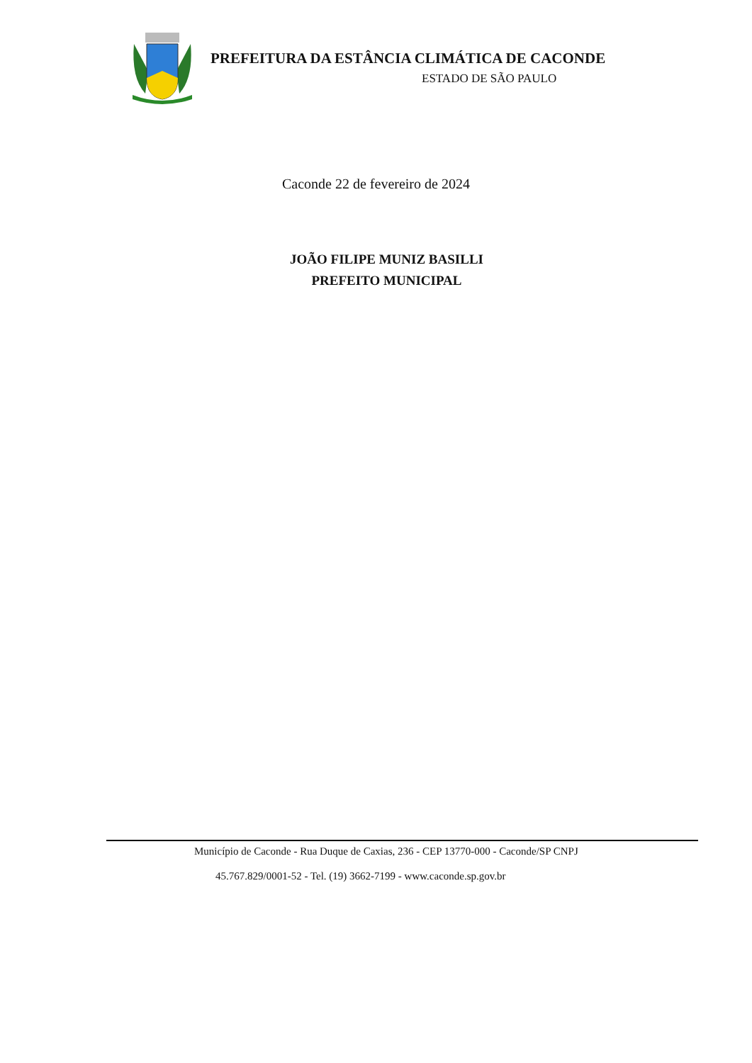PREFEITURA DA ESTÂNCIA CLIMÁTICA DE CACONDE
ESTADO DE SÃO PAULO
Caconde 22 de fevereiro de 2024
JOÃO FILIPE MUNIZ BASILLI
PREFEITO MUNICIPAL
Município de Caconde - Rua Duque de Caxias, 236 - CEP 13770-000 - Caconde/SP CNPJ
45.767.829/0001-52 - Tel. (19) 3662-7199 - www.caconde.sp.gov.br